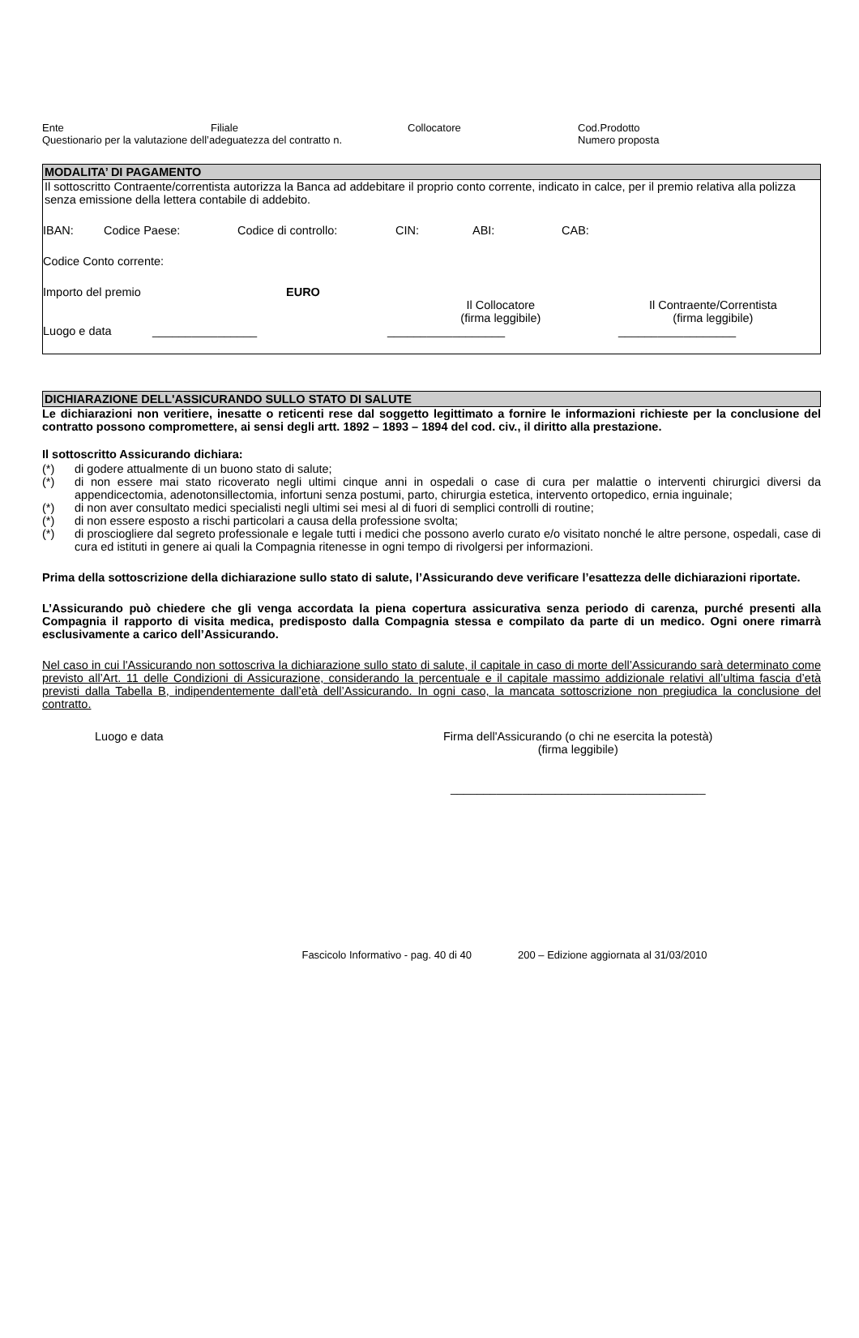Ente Filiale Collocatore Cod.Prodotto
Questionario per la valutazione dell’adeguatezza del contratto n. Numero proposta
MODALITA’ DI PAGAMENTO
Il sottoscritto Contraente/correntista autorizza la Banca ad addebitare il proprio conto corrente, indicato in calce, per il premio relativa alla polizza senza emissione della lettera contabile di addebito.
IBAN: Codice Paese: Codice di controllo: CIN: ABI: CAB:
Codice Conto corrente:
Importo del premio EURO
Il Collocatore
(firma leggibile)
Il Contraente/Correntista
(firma leggibile)
Luogo e data ________________ __________________ __________________
DICHIARAZIONE DELL'ASSICURANDO SULLO STATO DI SALUTE
Le dichiarazioni non veritiere, inesatte o reticenti rese dal soggetto legittimato a fornire le informazioni richieste per la conclusione del contratto possono compromettere, ai sensi degli artt. 1892 – 1893 – 1894 del cod. civ., il diritto alla prestazione.
Il sottoscritto Assicurando dichiara:
(*) di godere attualmente di un buono stato di salute;
(*) di non essere mai stato ricoverato negli ultimi cinque anni in ospedali o case di cura per malattie o interventi chirurgici diversi da appendicectomia, adenotonsillectomia, infortuni senza postumi, parto, chirurgia estetica, intervento ortopedico, ernia inguinale;
(*) di non aver consultato medici specialisti negli ultimi sei mesi al di fuori di semplici controlli di routine;
(*) di non essere esposto a rischi particolari a causa della professione svolta;
(*) di prosciogliere dal segreto professionale e legale tutti i medici che possono averlo curato e/o visitato nonché le altre persone, ospedali, case di cura ed istituti in genere ai quali la Compagnia ritenesse in ogni tempo di rivolgersi per informazioni.
Prima della sottoscrizione della dichiarazione sullo stato di salute, l’Assicurando deve verificare l’esattezza delle dichiarazioni riportate.
L’Assicurando può chiedere che gli venga accordata la piena copertura assicurativa senza periodo di carenza, purché presenti alla Compagnia il rapporto di visita medica, predisposto dalla Compagnia stessa e compilato da parte di un medico. Ogni onere rimarrà esclusivamente a carico dell’Assicurando.
Nel caso in cui l'Assicurando non sottoscriva la dichiarazione sullo stato di salute, il capitale in caso di morte dell’Assicurando sarà determinato come previsto all’Art. 11 delle Condizioni di Assicurazione, considerando la percentuale e il capitale massimo addizionale relativi all’ultima fascia d’età previsti dalla Tabella B, indipendentemente dall’età dell’Assicurando. In ogni caso, la mancata sottoscrizione non pregiudica la conclusione del contratto.
Luogo e data Firma dell'Assicurando (o chi ne esercita la potestà)
(firma leggibile)
_______________________________________
Fascicolo Informativo - pag. 40 di 40 200 – Edizione aggiornata al 31/03/2010